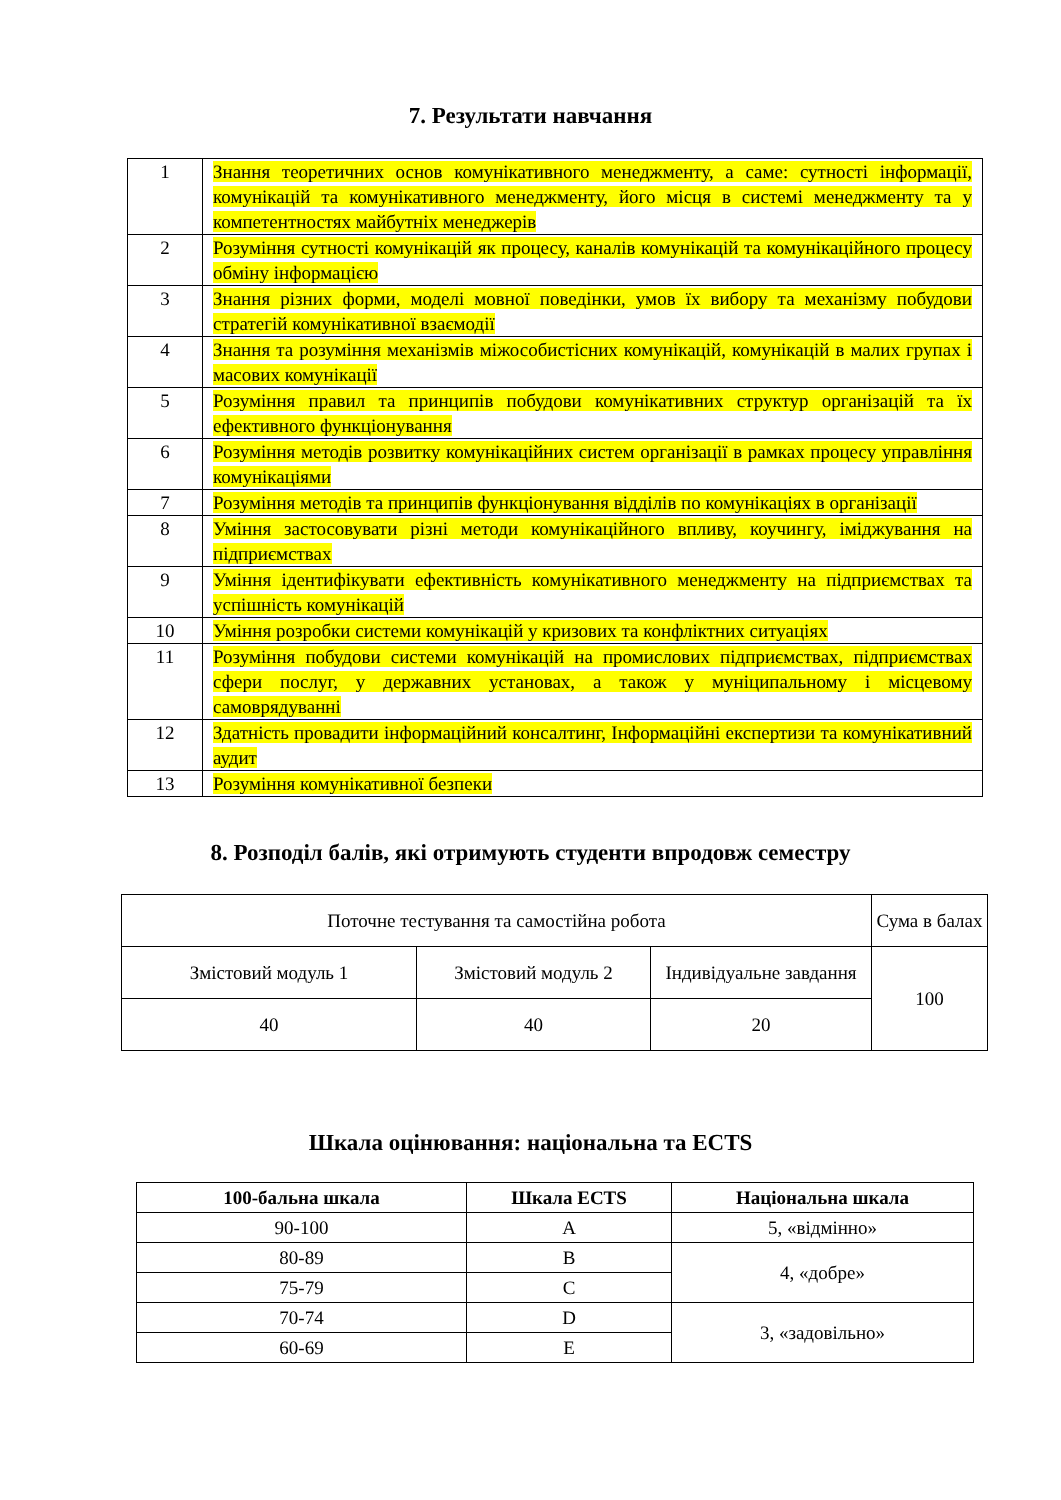7. Результати навчання
| 1 | Знання теоретичних основ комунікативного менеджменту, а саме: сутності інформації, комунікацій та комунікативного менеджменту, його місця в системі менеджменту та у компетентностях майбутніх менеджерів |
| 2 | Розуміння сутності комунікацій як процесу, каналів комунікацій та комунікаційного процесу обміну інформацією |
| 3 | Знання різних форми, моделі мовної поведінки, умов їх вибору та механізму побудови стратегій комунікативної взаємодії |
| 4 | Знання та розуміння механізмів міжособистісних комунікацій, комунікацій в малих групах і масових комунікації |
| 5 | Розуміння правил та принципів побудови комунікативних структур організацій та їх ефективного функціонування |
| 6 | Розуміння методів розвитку комунікаційних систем організації в рамках процесу управління комунікаціями |
| 7 | Розуміння методів та принципів функціонування відділів по комунікаціях в організації |
| 8 | Уміння застосовувати різні методи комунікаційного впливу, коучингу, іміджування на підприємствах |
| 9 | Уміння ідентифікувати ефективність комунікативного менеджменту на підприємствах та успішність комунікацій |
| 10 | Уміння розробки системи комунікацій у кризових та конфліктних ситуаціях |
| 11 | Розуміння побудови системи комунікацій на промислових підприємствах, підприємствах сфери послуг, у державних установах, а також у муніципальному і місцевому самоврядуванні |
| 12 | Здатність провадити інформаційний консалтинг, Інформаційні експертизи та комунікативний аудит |
| 13 | Розуміння комунікативної безпеки |
8. Розподіл балів, які отримують студенти впродовж семестру
| Поточне тестування та самостійна робота | | | Сума в балах |
| Змістовий модуль 1 | Змістовий модуль 2 | Індивідуальне завдання | 100 |
| 40 | 40 | 20 | |
Шкала оцінювання: національна та ECTS
| 100-бальна шкала | Шкала ECTS | Національна шкала |
| --- | --- | --- |
| 90-100 | A | 5, «відмінно» |
| 80-89 | B | 4, «добре» |
| 75-79 | C | |
| 70-74 | D | 3, «задовільно» |
| 60-69 | E | |